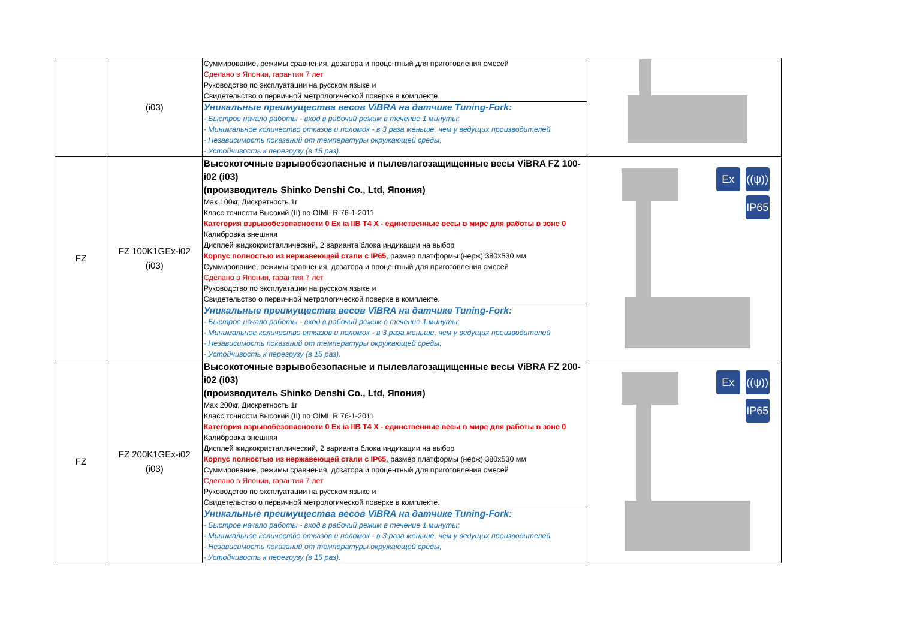| | (i03) | Суммирование, режимы сравнения, дозатора и процентный для приготовления смесей Сделано в Японии, гарантия 7 лет Руководство по эксплуатации на русском языке и Свидетельство о первичной метрологической поверке в комплекте. Уникальные преимущества весов ViBRA на датчике Tuning-Fork: - Быстрое начало работы - вход в рабочий режим в течение 1 минуты; - Минимальное количество отказов и поломок - в 3 раза меньше, чем у ведущих производителей - Независимость показаний от температуры окружающей среды; - Устойчивость к перегрузу (в 15 раз). | |
| FZ | FZ 100K1GEx-i02 (i03) | Высокоточные взрывобезопасные и пылевлагозащищенные весы ViBRA FZ 100-i02 (i03) (производитель Shinko Denshi Co., Ltd, Япония) Max 100кг, Дискретность 1г Класс точности Высокий (II) по OIML R 76-1-2011 Категория взрывобезопасности 0 Ex ia IIB T4 X - единственные весы в мире для работы в зоне 0 Калибровка внешняя Дисплей жидкокристаллический, 2 варианта блока индикации на выбор Корпус полностью из нержавеющей стали с IP65 , размер платформы (нерж) 380x530 мм Суммирование, режимы сравнения, дозатора и процентный для приготовления смесей Сделано в Японии, гарантия 7 лет Руководство по эксплуатации на русском языке и Свидетельство о первичной метрологической поверке в комплекте. Уникальные преимущества весов ViBRA на датчике Tuning-Fork: - Быстрое начало работы - вход в рабочий режим в течение 1 минуты; - Минимальное количество отказов и поломок - в 3 раза меньше, чем у ведущих производителей - Независимость показаний от температуры окружающей среды; - Устойчивость к перегрузу (в 15 раз). | Ex ((ψ)) IP65 |
| FZ | FZ 200K1GEx-i02 (i03) | Высокоточные взрывобезопасные и пылевлагозащищенные весы ViBRA FZ 200-i02 (i03) (производитель Shinko Denshi Co., Ltd, Япония) Max 200кг, Дискретность 1г Класс точности Высокий (II) по OIML R 76-1-2011 Категория взрывобезопасности 0 Ex ia IIB T4 X - единственные весы в мире для работы в зоне 0 Калибровка внешняя Дисплей жидкокристаллический, 2 варианта блока индикации на выбор Корпус полностью из нержавеющей стали с IP65 , размер платформы (нерж) 380x530 мм Суммирование, режимы сравнения, дозатора и процентный для приготовления смесей Сделано в Японии, гарантия 7 лет Руководство по эксплуатации на русском языке и Свидетельство о первичной метрологической поверке в комплекте. Уникальные преимущества весов ViBRA на датчике Tuning-Fork: - Быстрое начало работы - вход в рабочий режим в течение 1 минуты; - Минимальное количество отказов и поломок - в 3 раза меньше, чем у ведущих производителей - Независимость показаний от температуры окружающей среды; - Устойчивость к перегрузу (в 15 раз). | Ex ((ψ)) IP65 |